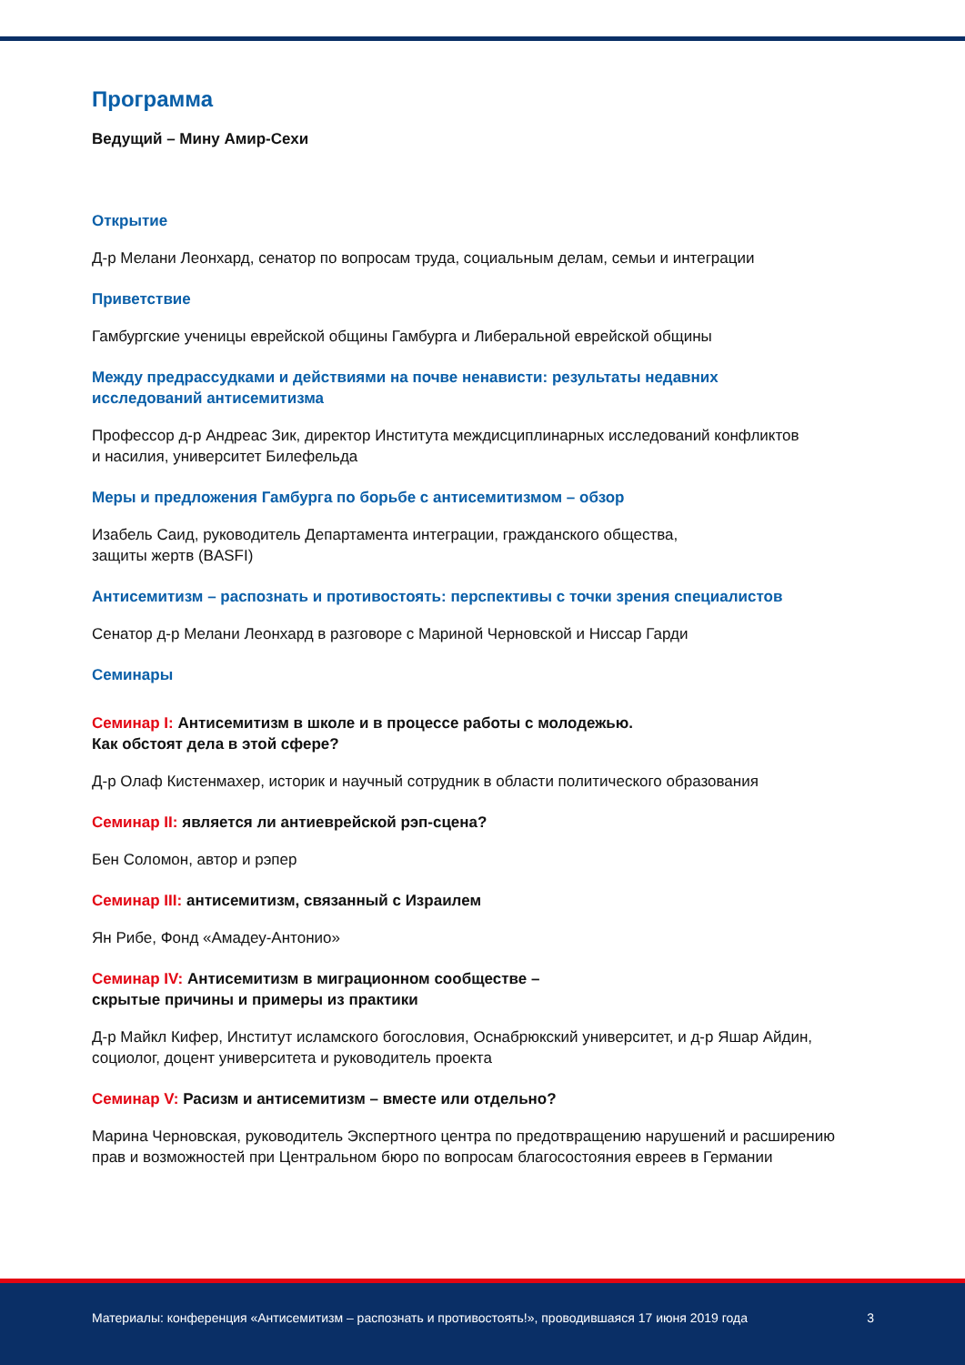Программа
Ведущий – Мину Амир-Сехи
Открытие
Д-р Мелани Леонхард, сенатор по вопросам труда, социальным делам, семьи и интеграции
Приветствие
Гамбургские ученицы еврейской общины Гамбурга и Либеральной еврейской общины
Между предрассудками и действиями на почве ненависти: результаты недавних
исследований антисемитизма
Профессор д-р Андреас Зик, директор Института междисциплинарных исследований конфликтов
и насилия, университет Билефельда
Меры и предложения Гамбурга по борьбе с антисемитизмом – обзор
Изабель Саид, руководитель Департамента интеграции, гражданского общества,
защиты жертв (BASFI)
Антисемитизм – распознать и противостоять: перспективы с точки зрения специалистов
Сенатор д-р Мелани Леонхард в разговоре с Мариной Черновской и Ниссар Гарди
Семинары
Семинар I: Антисемитизм в школе и в процессе работы с молодежью.
Как обстоят дела в этой сфере?
Д-р Олаф Кистенмахер, историк и научный сотрудник в области политического образования
Семинар II: является ли антиеврейской рэп-сцена?
Бен Соломон, автор и рэпер
Семинар III: антисемитизм, связанный с Израилем
Ян Рибе, Фонд «Амадеу-Антонио»
Семинар IV: Антисемитизм в миграционном сообществе –
скрытые причины и примеры из практики
Д-р Майкл Кифер, Институт исламского богословия, Оснабрюкский университет, и д-р Яшар Айдин,
социолог, доцент университета и руководитель проекта
Семинар V: Расизм и антисемитизм – вместе или отдельно?
Марина Черновская, руководитель Экспертного центра по предотвращению нарушений и расширению
прав и возможностей при Центральном бюро по вопросам благосостояния евреев в Германии
Материалы: конференция «Антисемитизм – распознать и противостоять!», проводившаяся 17 июня 2019 года 3